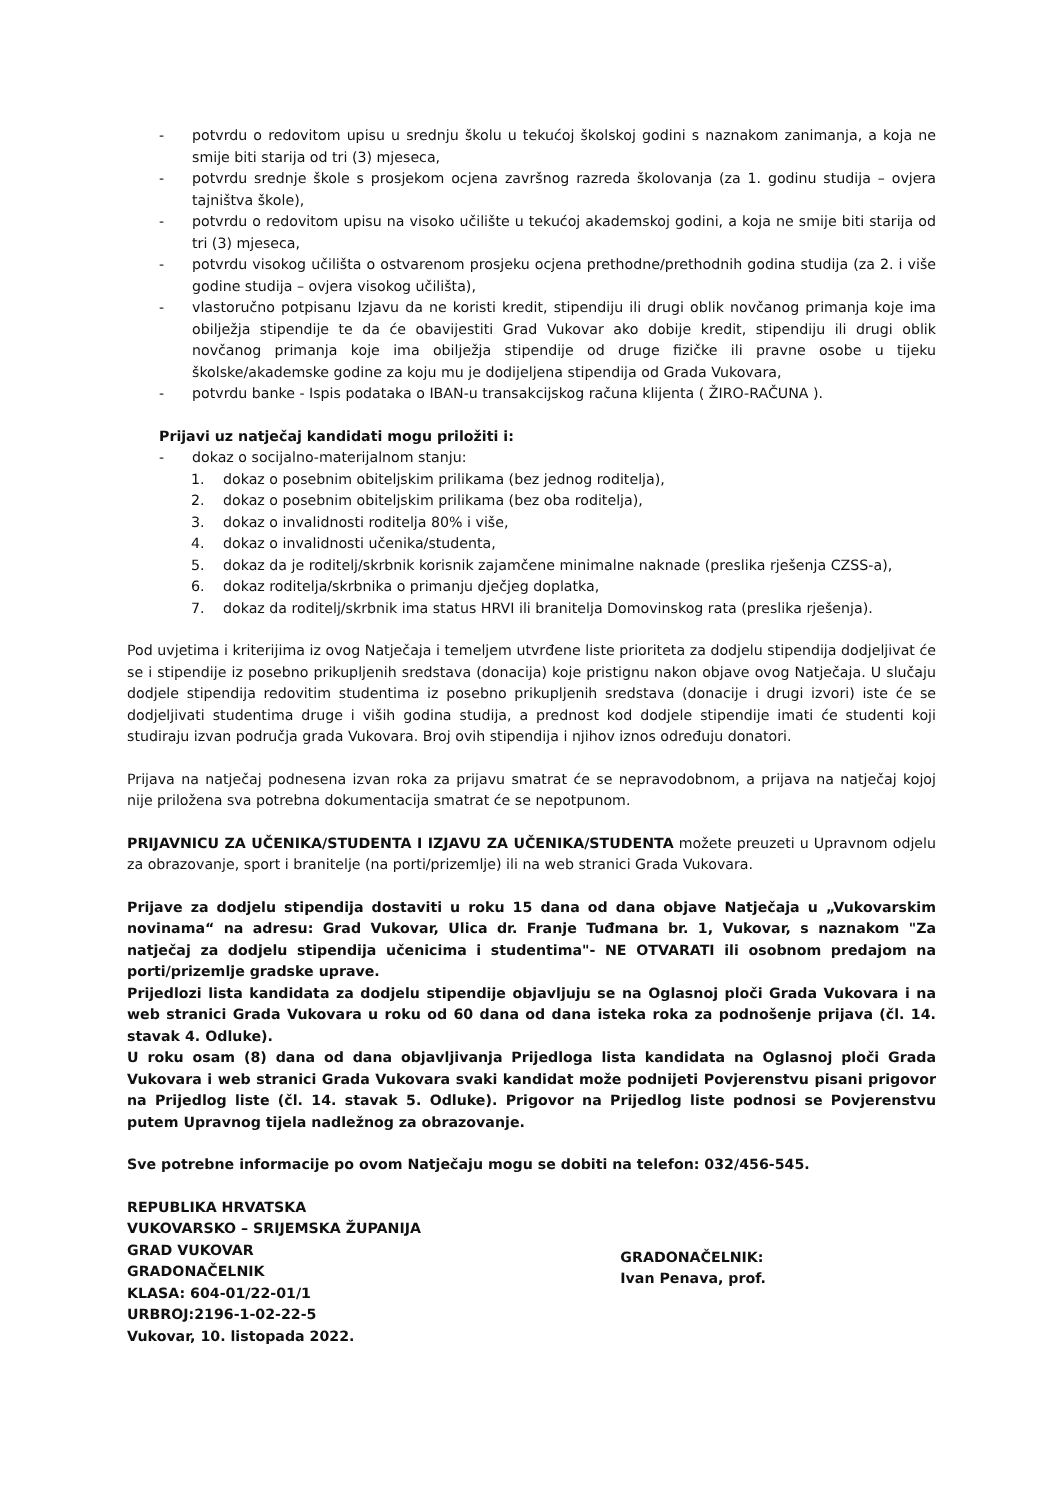- potvrdu o redovitom upisu u srednju školu u tekućoj školskoj godini s naznakom zanimanja, a koja ne smije biti starija od tri (3) mjeseca,
- potvrdu srednje škole s prosjekom ocjena završnog razreda školovanja (za 1. godinu studija – ovjera tajništva škole),
- potvrdu o redovitom upisu na visoko učilište u tekućoj akademskoj godini, a koja ne smije biti starija od tri (3) mjeseca,
- potvrdu visokog učilišta o ostvarenom prosjeku ocjena prethodne/prethodnih godina studija (za 2. i više godine studija – ovjera visokog učilišta),
- vlastoručno potpisanu Izjavu da ne koristi kredit, stipendiju ili drugi oblik novčanog primanja koje ima obilježja stipendije te da će obavijestiti Grad Vukovar ako dobije kredit, stipendiju ili drugi oblik novčanog primanja koje ima obilježja stipendije od druge fizičke ili pravne osobe u tijeku školske/akademske godine za koju mu je dodijeljena stipendija od Grada Vukovara,
- potvrdu banke - Ispis podataka o IBAN-u transakcijskog računa klijenta ( ŽIRO-RAČUNA ).
Prijavi uz natječaj kandidati mogu priložiti i:
- dokaz o socijalno-materijalnom stanju:
1. dokaz o posebnim obiteljskim prilikama (bez jednog roditelja),
2. dokaz o posebnim obiteljskim prilikama (bez oba roditelja),
3. dokaz o invalidnosti roditelja 80% i više,
4. dokaz o invalidnosti učenika/studenta,
5. dokaz da je roditelj/skrbnik korisnik zajamčene minimalne naknade (preslika rješenja CZSS-a),
6. dokaz roditelja/skrbnika o primanju dječjeg doplatka,
7. dokaz da roditelj/skrbnik ima status HRVI ili branitelja Domovinskog rata (preslika rješenja).
Pod uvjetima i kriterijima iz ovog Natječaja i temeljem utvrđene liste prioriteta za dodjelu stipendija dodjeljivat će se i stipendije iz posebno prikupljenih sredstava (donacija) koje pristignu nakon objave ovog Natječaja. U slučaju dodjele stipendija redovitim studentima iz posebno prikupljenih sredstava (donacije i drugi izvori) iste će se dodjeljivati studentima druge i viših godina studija, a prednost kod dodjele stipendije imati će studenti koji studiraju izvan područja grada Vukovara. Broj ovih stipendija i njihov iznos određuju donatori.
Prijava na natječaj podnesena izvan roka za prijavu smatrat će se nepravodobnom, a prijava na natječaj kojoj nije priložena sva potrebna dokumentacija smatrat će se nepotpunom.
PRIJAVNICU ZA UČENIKA/STUDENTA I IZJAVU ZA UČENIKA/STUDENTA možete preuzeti u Upravnom odjelu za obrazovanje, sport i branitelje (na porti/prizemlje) ili na web stranici Grada Vukovara.
Prijave za dodjelu stipendija dostaviti u roku 15 dana od dana objave Natječaja u „Vukovarskim novinama“ na adresu: Grad Vukovar, Ulica dr. Franje Tuđmana br. 1, Vukovar, s naznakom "Za natječaj za dodjelu stipendija učenicima i studentima"- NE OTVARATI ili osobnom predajom na porti/prizemlje gradske uprave.
Prijedlozi lista kandidata za dodjelu stipendije objavljuju se na Oglasnoj ploči Grada Vukovara i na web stranici Grada Vukovara u roku od 60 dana od dana isteka roka za podnošenje prijava (čl. 14. stavak 4. Odluke).
U roku osam (8) dana od dana objavljivanja Prijedloga lista kandidata na Oglasnoj ploči Grada Vukovara i web stranici Grada Vukovara svaki kandidat može podnijeti Povjerenstvu pisani prigovor na Prijedlog liste (čl. 14. stavak 5. Odluke). Prigovor na Prijedlog liste podnosi se Povjerenstvu putem Upravnog tijela nadležnog za obrazovanje.
Sve potrebne informacije po ovom Natječaju mogu se dobiti na telefon: 032/456-545.
REPUBLIKA HRVATSKA
VUKOVARSKO – SRIJEMSKA ŽUPANIJA
GRAD VUKOVAR
GRADONAČELNIK
KLASA: 604-01/22-01/1
URBROJ:2196-1-02-22-5
Vukovar, 10. listopada 2022.
GRADONAČELNIK:
Ivan Penava, prof.